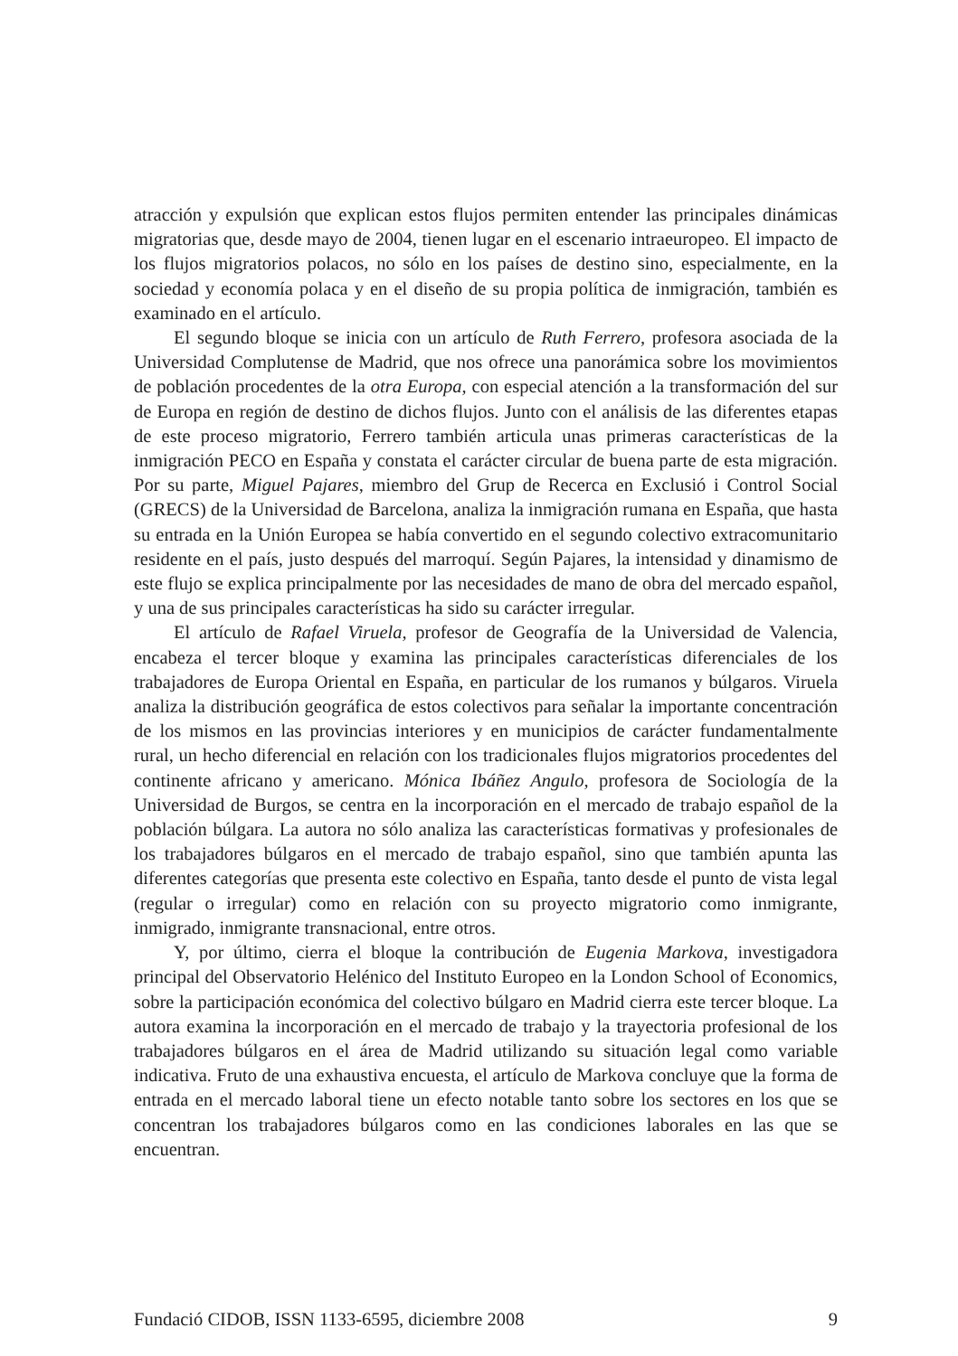atracción y expulsión que explican estos flujos permiten entender las principales dinámicas migratorias que, desde mayo de 2004, tienen lugar en el escenario intraeuropeo. El impacto de los flujos migratorios polacos, no sólo en los países de destino sino, especialmente, en la sociedad y economía polaca y en el diseño de su propia política de inmigración, también es examinado en el artículo.
El segundo bloque se inicia con un artículo de Ruth Ferrero, profesora asociada de la Universidad Complutense de Madrid, que nos ofrece una panorámica sobre los movimientos de población procedentes de la otra Europa, con especial atención a la transformación del sur de Europa en región de destino de dichos flujos. Junto con el análisis de las diferentes etapas de este proceso migratorio, Ferrero también articula unas primeras características de la inmigración PECO en España y constata el carácter circular de buena parte de esta migración. Por su parte, Miguel Pajares, miembro del Grup de Recerca en Exclusió i Control Social (GRECS) de la Universidad de Barcelona, analiza la inmigración rumana en España, que hasta su entrada en la Unión Europea se había convertido en el segundo colectivo extracomunitario residente en el país, justo después del marroquí. Según Pajares, la intensidad y dinamismo de este flujo se explica principalmente por las necesidades de mano de obra del mercado español, y una de sus principales características ha sido su carácter irregular.
El artículo de Rafael Viruela, profesor de Geografía de la Universidad de Valencia, encabeza el tercer bloque y examina las principales características diferenciales de los trabajadores de Europa Oriental en España, en particular de los rumanos y búlgaros. Viruela analiza la distribución geográfica de estos colectivos para señalar la importante concentración de los mismos en las provincias interiores y en municipios de carácter fundamentalmente rural, un hecho diferencial en relación con los tradicionales flujos migratorios procedentes del continente africano y americano. Mónica Ibáñez Angulo, profesora de Sociología de la Universidad de Burgos, se centra en la incorporación en el mercado de trabajo español de la población búlgara. La autora no sólo analiza las características formativas y profesionales de los trabajadores búlgaros en el mercado de trabajo español, sino que también apunta las diferentes categorías que presenta este colectivo en España, tanto desde el punto de vista legal (regular o irregular) como en relación con su proyecto migratorio como inmigrante, inmigrado, inmigrante transnacional, entre otros.
Y, por último, cierra el bloque la contribución de Eugenia Markova, investigadora principal del Observatorio Helénico del Instituto Europeo en la London School of Economics, sobre la participación económica del colectivo búlgaro en Madrid cierra este tercer bloque. La autora examina la incorporación en el mercado de trabajo y la trayectoria profesional de los trabajadores búlgaros en el área de Madrid utilizando su situación legal como variable indicativa. Fruto de una exhaustiva encuesta, el artículo de Markova concluye que la forma de entrada en el mercado laboral tiene un efecto notable tanto sobre los sectores en los que se concentran los trabajadores búlgaros como en las condiciones laborales en las que se encuentran.
Fundació CIDOB, ISSN 1133-6595, diciembre 2008 9